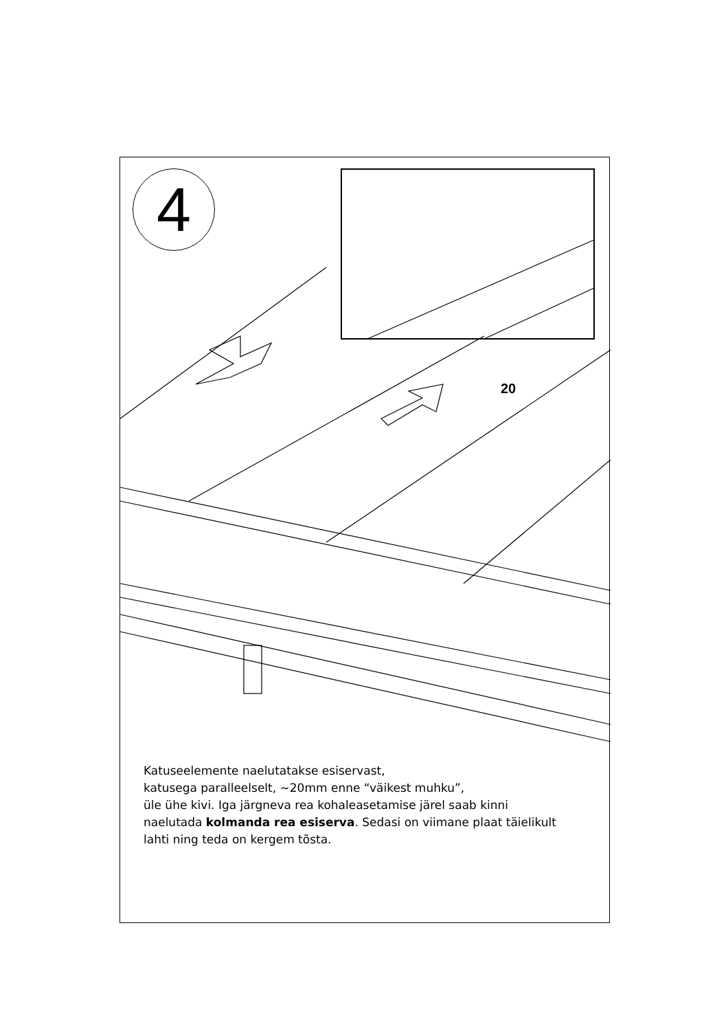4
Katuseelemente naelutatakse esiservast,
katusega paralleelselt, ~20mm enne “väikest muhku”,
üle ühe kivi. Iga järgneva rea kohaleasetamise järel saab kinni
naelutada kolmanda rea esiserva. Sedasi on viimane plaat täielikult
lahti ning teda on kergem tõsta.
20